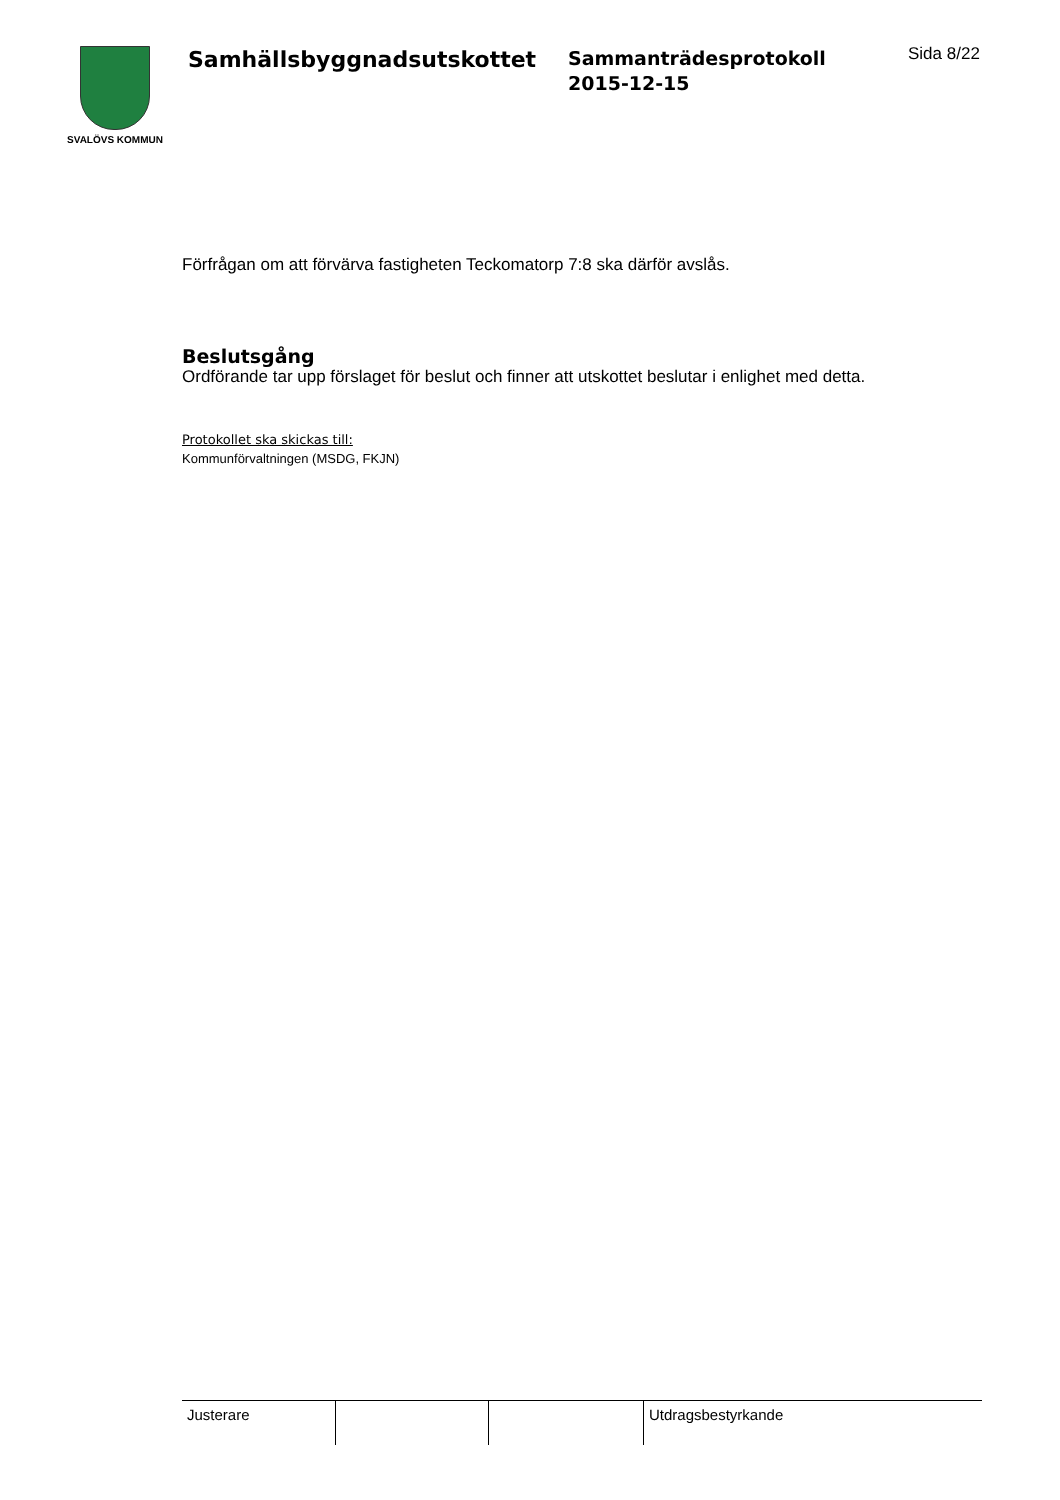SVALÖVS KOMMUN
Samhällsbyggnadsutskottet
Sammanträdesprotokoll
2015-12-15
Sida 8/22
Förfrågan om att förvärva fastigheten Teckomatorp 7:8 ska därför avslås.
Beslutsgång
Ordförande tar upp förslaget för beslut och finner att utskottet beslutar i enlighet med detta.
Protokollet ska skickas till:
Kommunförvaltningen (MSDG, FKJN)
| Justerare | | | Utdragsbestyrkande |